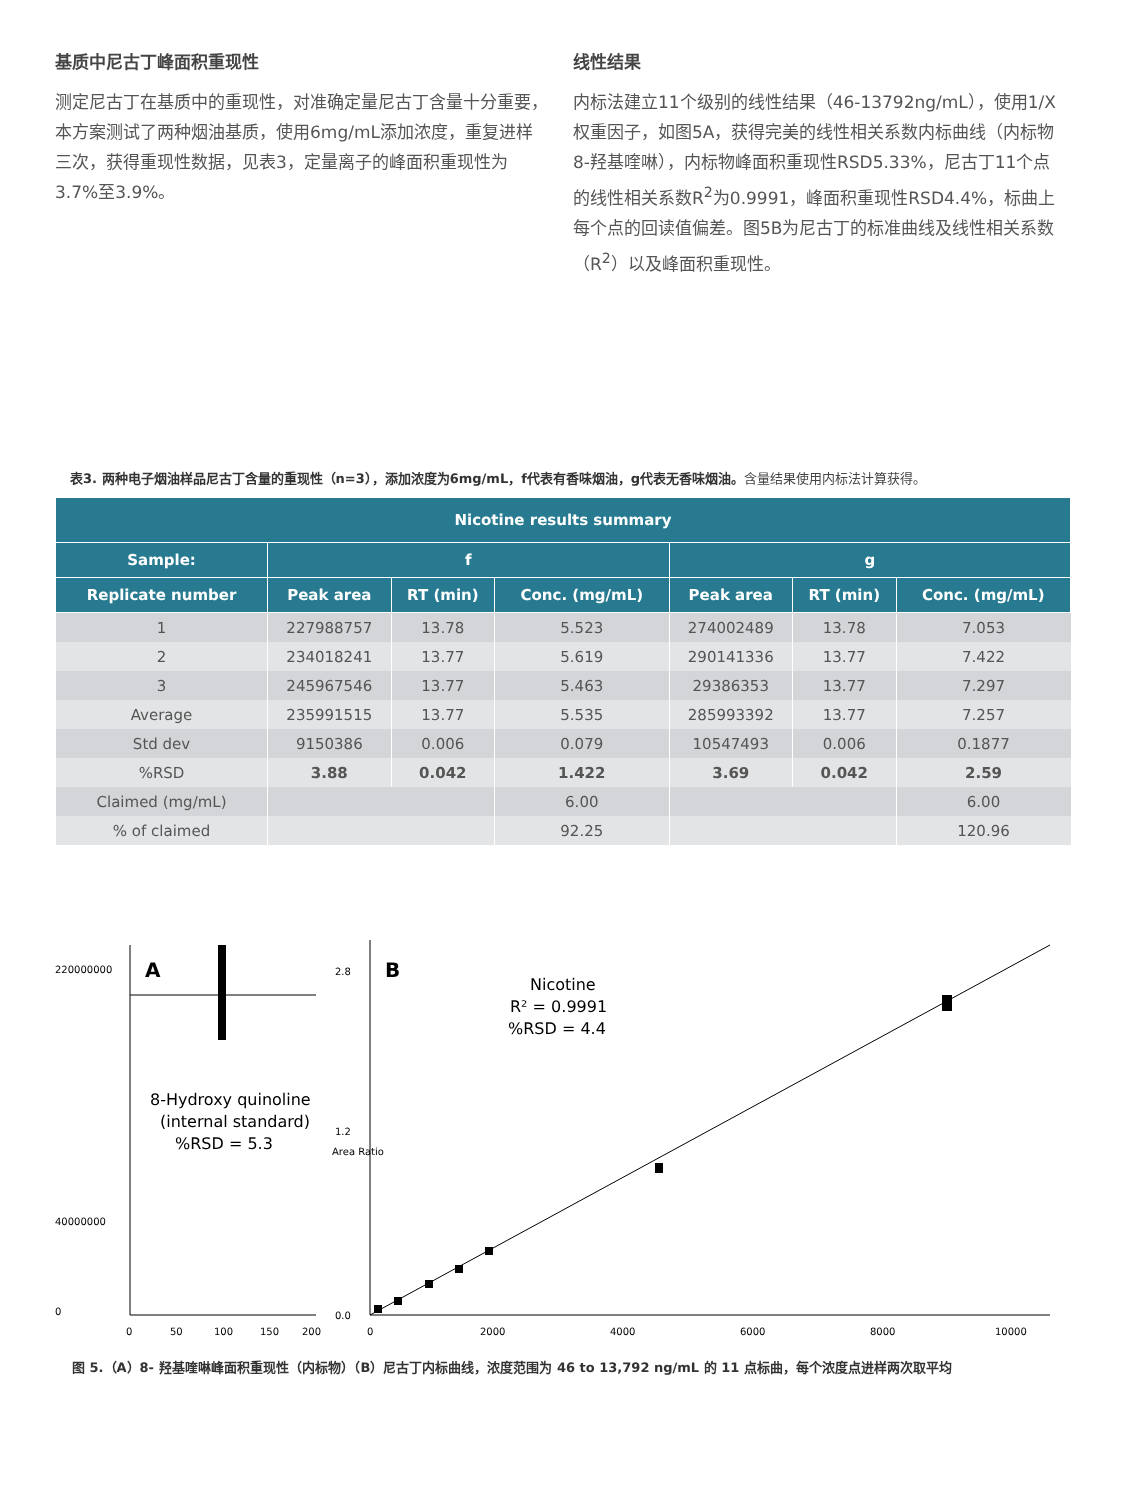基质中尼古丁峰面积重现性
测定尼古丁在基质中的重现性，对准确定量尼古丁含量十分重要，本方案测试了两种烟油基质，使用6mg/mL添加浓度，重复进样三次，获得重现性数据，见表3，定量离子的峰面积重现性为3.7%至3.9%。
线性结果
内标法建立11个级别的线性结果（46-13792ng/mL），使用1/X权重因子，如图5A，获得完美的线性相关系数内标曲线（内标物8-羟基喹啉），内标物峰面积重现性RSD5.33%，尼古丁11个点的线性相关系数R<sup>2</sup>为0.9991，峰面积重现性RSD4.4%，标曲上每个点的回读值偏差。图5B为尼古丁的标准曲线及线性相关系数（R<sup>2</sup>）以及峰面积重现性。
表3. 两种电子烟油样品尼古丁含量的重现性（n=3），添加浓度为6mg/mL，f代表有香味烟油，g代表无香味烟油。含量结果使用内标法计算获得。
| Nicotine results summary | | | | | | |
| --- | --- | --- | --- | --- | --- | --- |
| Sample: | f | | | g | | |
| Replicate number | Peak area | RT (min) | Conc. (mg/mL) | Peak area | RT (min) | Conc. (mg/mL) |
| 1 | 227988757 | 13.78 | 5.523 | 274002489 | 13.78 | 7.053 |
| 2 | 234018241 | 13.77 | 5.619 | 290141336 | 13.77 | 7.422 |
| 3 | 245967546 | 13.77 | 5.463 | 29386353 | 13.77 | 7.297 |
| Average | 235991515 | 13.77 | 5.535 | 285993392 | 13.77 | 7.257 |
| Std dev | 9150386 | 0.006 | 0.079 | 10547493 | 0.006 | 0.1877 |
| %RSD | 3.88 | 0.042 | 1.422 | 3.69 | 0.042 | 2.59 |
| Claimed (mg/mL) | | | 6.00 | | | 6.00 |
| % of claimed | | | 92.25 | | | 120.96 |
A
220000000
40000000
0
0
50
100
150
200
8-Hydroxy quinoline
(internal standard)
%RSD = 5.3
B
Nicotine
R² = 0.9991
%RSD = 4.4
2.8
1.2
0.0
0
2000
4000
6000
8000
10000
Area Ratio
图 5.（A）8- 羟基喹啉峰面积重现性（内标物）（B）尼古丁内标曲线，浓度范围为 46 to 13,792 ng/mL 的 11 点标曲，每个浓度点进样两次取平均